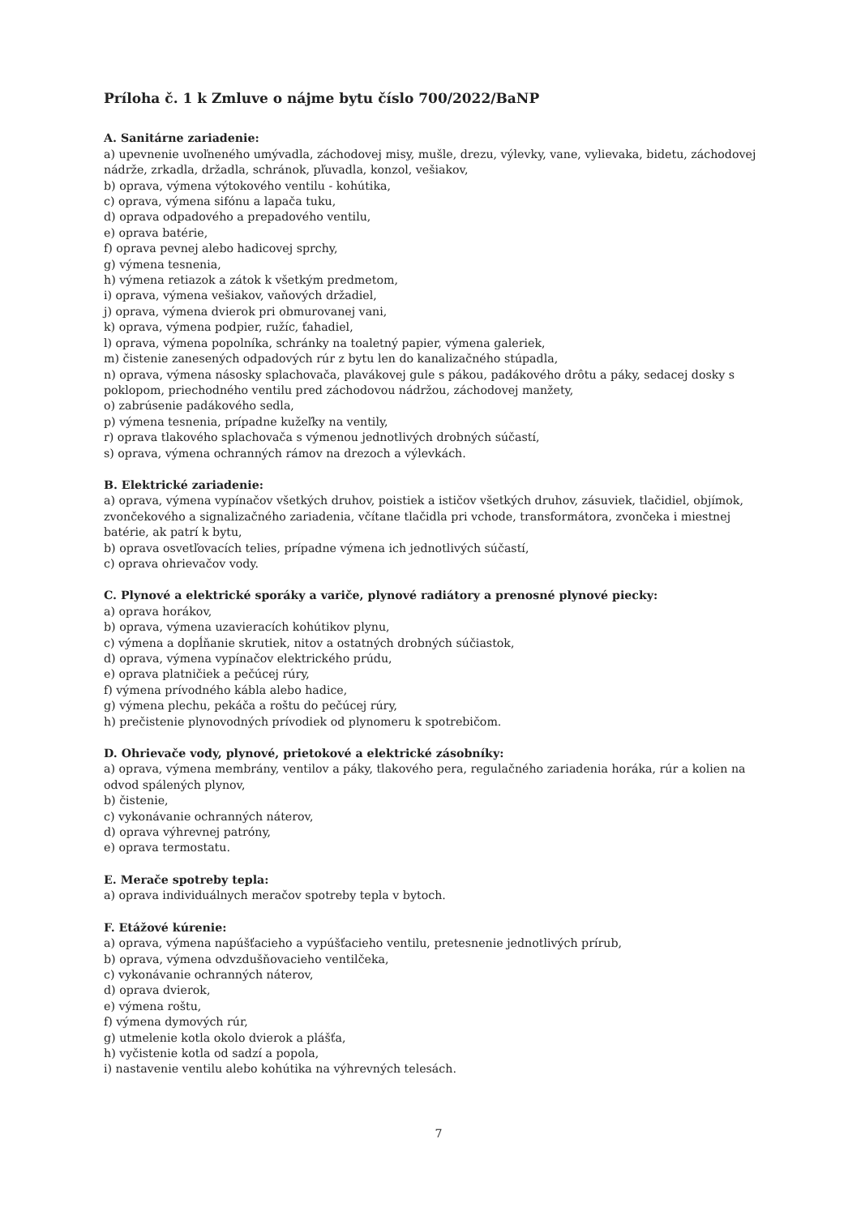Príloha č. 1 k Zmluve o nájme bytu číslo 700/2022/BaNP
A. Sanitárne zariadenie:
a) upevnenie uvoľneného umývadla, záchodovej misy, mušle, drezu, výlevky, vane, vylievaka, bidetu, záchodovej nádrže, zrkadla, držadla, schránok, pľuvadla, konzol, vešiakov,
b) oprava, výmena výtokového ventilu - kohútika,
c) oprava, výmena sifónu a lapača tuku,
d) oprava odpadového a prepadového ventilu,
e) oprava batérie,
f) oprava pevnej alebo hadicovej sprchy,
g) výmena tesnenia,
h) výmena retiazok a zátok k všetkým predmetom,
i) oprava, výmena vešiakov, vaňových držadiel,
j) oprava, výmena dvierok pri obmurovanej vani,
k) oprava, výmena podpier, ružíc, ťahadiel,
l) oprava, výmena popolníka, schránky na toaletný papier, výmena galeriek,
m) čistenie zanesených odpadových rúr z bytu len do kanalizačného stúpadla,
n) oprava, výmena násosky splachovača, plavákovej gule s pákou, padákového drôtu a páky, sedacej dosky s poklopom, priechodného ventilu pred záchodovou nádržou, záchodovej manžety,
o) zabrúsenie padákového sedla,
p) výmena tesnenia, prípadne kužeľky na ventily,
r) oprava tlakového splachovača s výmenou jednotlivých drobných súčastí,
s) oprava, výmena ochranných rámov na drezoch a výlevkách.
B. Elektrické zariadenie:
a) oprava, výmena vypínačov všetkých druhov, poistiek a ističov všetkých druhov, zásuviek, tlačidiel, objímok, zvončekového a signalizačného zariadenia, včítane tlačidla pri vchode, transformátora, zvončeka i miestnej batérie, ak patrí k bytu,
b) oprava osvetľovacích telies, prípadne výmena ich jednotlivých súčastí,
c) oprava ohrievačov vody.
C. Plynové a elektrické sporáky a variče, plynové radiátory a prenosné plynové piecky:
a) oprava horákov,
b) oprava, výmena uzavieracích kohútikov plynu,
c) výmena a dopĺňanie skrutiek, nitov a ostatných drobných súčiastok,
d) oprava, výmena vypínačov elektrického prúdu,
e) oprava platničiek a pečúcej rúry,
f) výmena prívodného kábla alebo hadice,
g) výmena plechu, pekáča a roštu do pečúcej rúry,
h) prečistenie plynovodných prívodiek od plynomeru k spotrebičom.
D. Ohrievače vody, plynové, prietokové a elektrické zásobníky:
a) oprava, výmena membrány, ventilov a páky, tlakového pera, regulačného zariadenia horáka, rúr a kolien na odvod spálených plynov,
b) čistenie,
c) vykonávanie ochranných náterov,
d) oprava výhrevnej patróny,
e) oprava termostatu.
E. Merače spotreby tepla:
a) oprava individuálnych meračov spotreby tepla v bytoch.
F. Etážové kúrenie:
a) oprava, výmena napúšťacieho a vypúšťacieho ventilu, pretesnenie jednotlivých prírub,
b) oprava, výmena odvzdušňovacieho ventilčeka,
c) vykonávanie ochranných náterov,
d) oprava dvierok,
e) výmena roštu,
f) výmena dymových rúr,
g) utmelenie kotla okolo dvierok a plášťa,
h) vyčistenie kotla od sadzí a popola,
i) nastavenie ventilu alebo kohútika na výhrevných telesách.
7